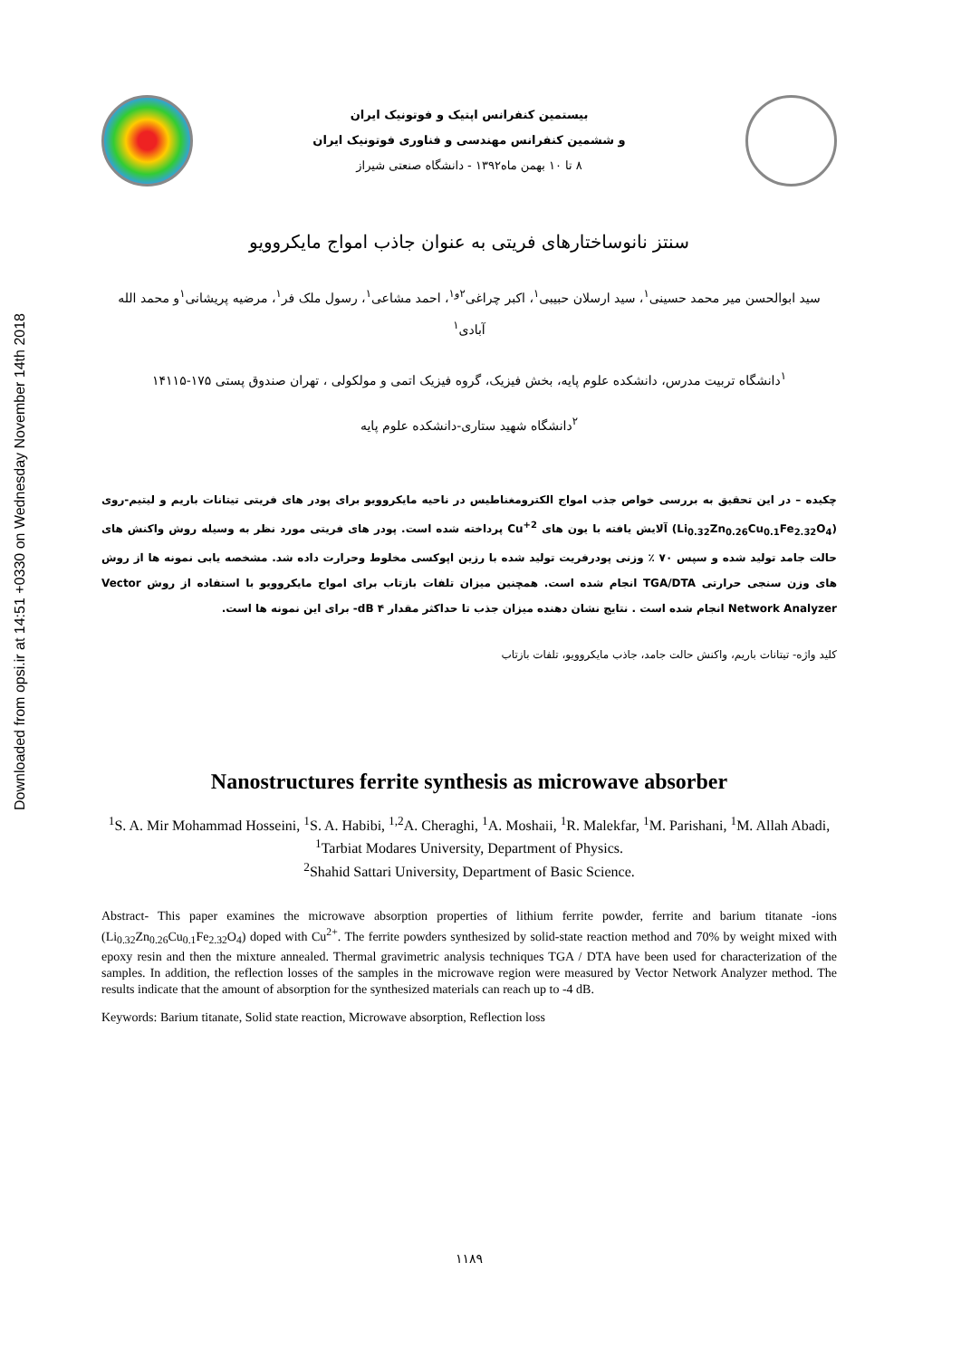Downloaded from opsi.ir at 14:51 +0330 on Wednesday November 14th 2018
بیستمین کنفرانس اپتیک و فوتونیک ایران
و ششمین کنفرانس مهندسی و فناوری فوتونیک ایران
۸ تا ۱۰ بهمن ماه۱۳۹۲ - دانشگاه صنعتی شیراز
سنتز نانوساختارهای فریتی به عنوان جاذب امواج مایکروویو
سید ابوالحسن میر محمد حسینی<sup>۱</sup>، سید ارسلان حبیبی<sup>۱</sup>، اکبر چراغی<sup>۲و۱</sup>، احمد مشاعی<sup>۱</sup>، رسول ملک فر<sup>۱</sup>، مرضیه پریشانی<sup>۱</sup>و محمد الله آبادی<sup>۱</sup>
<sup>۱</sup> دانشگاه تربیت مدرس، دانشکده علوم پایه، بخش فیزیک، گروه فیزیک اتمی و مولکولی ، تهران صندوق پستی ۱۷۵-۱۴۱۱۵
<sup>۲</sup> دانشگاه شهید ستاری-دانشکده علوم پایه
چکیده – در این تحقیق به بررسی خواص جذب امواج الکترومغناطیس در ناحیه مایکروویو برای پودر های فریتی تیتانات باریم و لیتیم-روی (Li<sub>0.32</sub>Zn<sub>0.26</sub>Cu<sub>0.1</sub>Fe<sub>2.32</sub>O<sub>4</sub>) آلایش یافته با یون های Cu<sup>+2</sup> پرداخته شده است. پودر های فریتی مورد نظر به وسیله روش واکنش های حالت جامد تولید شده و سپس ۷۰ ٪ وزنی پودرفریت تولید شده با رزین اپوکسی مخلوط وحرارت داده شد. مشخصه یابی نمونه ها از روش های وزن سنجی حرارتی TGA/DTA انجام شده است. همچنین میزان تلفات بازتاب برای امواج مایکروویو با استفاده از روش Vector Network Analyzer انجام شده است . نتایج نشان دهنده میزان جذب تا حداکثر مقدار dB ۴- برای این نمونه ها است.
کلید واژه- تیتانات باریم، واکنش حالت جامد، جاذب مایکروویو، تلفات بازتاب
Nanostructures ferrite synthesis as microwave absorber
<sup>1</sup> S. A. Mir Mohammad Hosseini, <sup>1</sup>S. A. Habibi, <sup>1,2</sup>A. Cheraghi, <sup>1</sup>A. Moshaii, <sup>1</sup>R. Malekfar, <sup>1</sup>M. Parishani, <sup>1</sup>M. Allah Abadi,
<sup>1</sup> Tarbiat Modares University, Department of Physics.
<sup>2</sup> Shahid Sattari University, Department of Basic Science.
Abstract- This paper examines the microwave absorption properties of lithium ferrite powder, ferrite and barium titanate -ions (Li<sub>0.32</sub>Zn<sub>0.26</sub>Cu<sub>0.1</sub>Fe<sub>2.32</sub>O<sub>4</sub>) doped with Cu<sup>2+</sup>. The ferrite powders synthesized by solid-state reaction method and 70% by weight mixed with epoxy resin and then the mixture annealed. Thermal gravimetric analysis techniques TGA / DTA have been used for characterization of the samples. In addition, the reflection losses of the samples in the microwave region were measured by Vector Network Analyzer method. The results indicate that the amount of absorption for the synthesized materials can reach up to -4 dB.
Keywords: Barium titanate, Solid state reaction, Microwave absorption, Reflection loss
۱۱۸۹